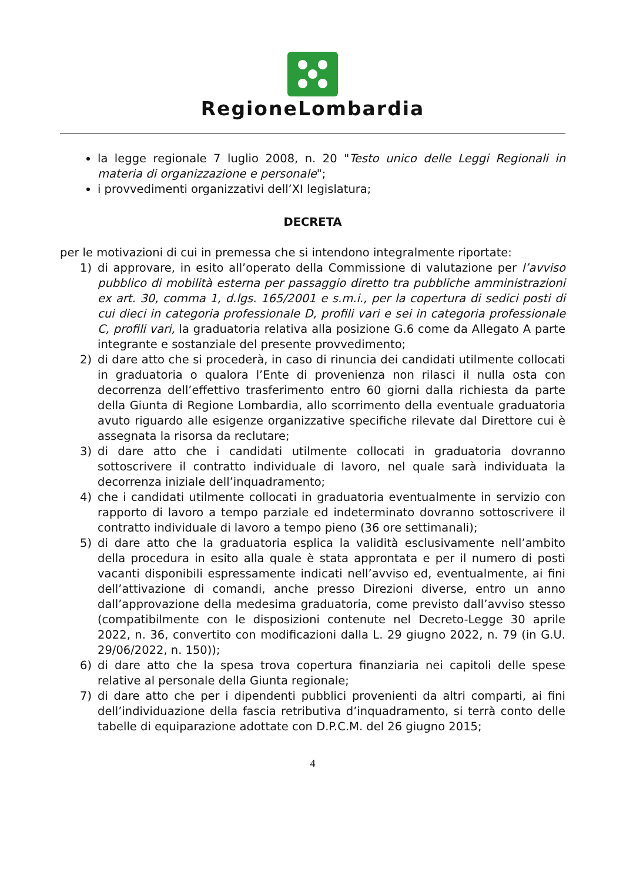RegioneLombardia
la legge regionale 7 luglio 2008, n. 20 "Testo unico delle Leggi Regionali in materia di organizzazione e personale";
i provvedimenti organizzativi dell’XI legislatura;
DECRETA
per le motivazioni di cui in premessa che si intendono integralmente riportate:
1) di approvare, in esito all’operato della Commissione di valutazione per l’avviso pubblico di mobilità esterna per passaggio diretto tra pubbliche amministrazioni ex art. 30, comma 1, d.lgs. 165/2001 e s.m.i., per la copertura di sedici posti di cui dieci in categoria professionale D, profili vari e sei in categoria professionale C, profili vari, la graduatoria relativa alla posizione G.6 come da Allegato A parte integrante e sostanziale del presente provvedimento;
2) di dare atto che si procederà, in caso di rinuncia dei candidati utilmente collocati in graduatoria o qualora l’Ente di provenienza non rilasci il nulla osta con decorrenza dell’effettivo trasferimento entro 60 giorni dalla richiesta da parte della Giunta di Regione Lombardia, allo scorrimento della eventuale graduatoria avuto riguardo alle esigenze organizzative specifiche rilevate dal Direttore cui è assegnata la risorsa da reclutare;
3) di dare atto che i candidati utilmente collocati in graduatoria dovranno sottoscrivere il contratto individuale di lavoro, nel quale sarà individuata la decorrenza iniziale dell’inquadramento;
4) che i candidati utilmente collocati in graduatoria eventualmente in servizio con rapporto di lavoro a tempo parziale ed indeterminato dovranno sottoscrivere il contratto individuale di lavoro a tempo pieno (36 ore settimanali);
5) di dare atto che la graduatoria esplica la validità esclusivamente nell’ambito della procedura in esito alla quale è stata approntata e per il numero di posti vacanti disponibili espressamente indicati nell’avviso ed, eventualmente, ai fini dell’attivazione di comandi, anche presso Direzioni diverse, entro un anno dall’approvazione della medesima graduatoria, come previsto dall’avviso stesso (compatibilmente con le disposizioni contenute nel Decreto-Legge 30 aprile 2022, n. 36, convertito con modificazioni dalla L. 29 giugno 2022, n. 79 (in G.U. 29/06/2022, n. 150));
6) di dare atto che la spesa trova copertura finanziaria nei capitoli delle spese relative al personale della Giunta regionale;
7) di dare atto che per i dipendenti pubblici provenienti da altri comparti, ai fini dell’individuazione della fascia retributiva d’inquadramento, si terrà conto delle tabelle di equiparazione adottate con D.P.C.M. del 26 giugno 2015;
4